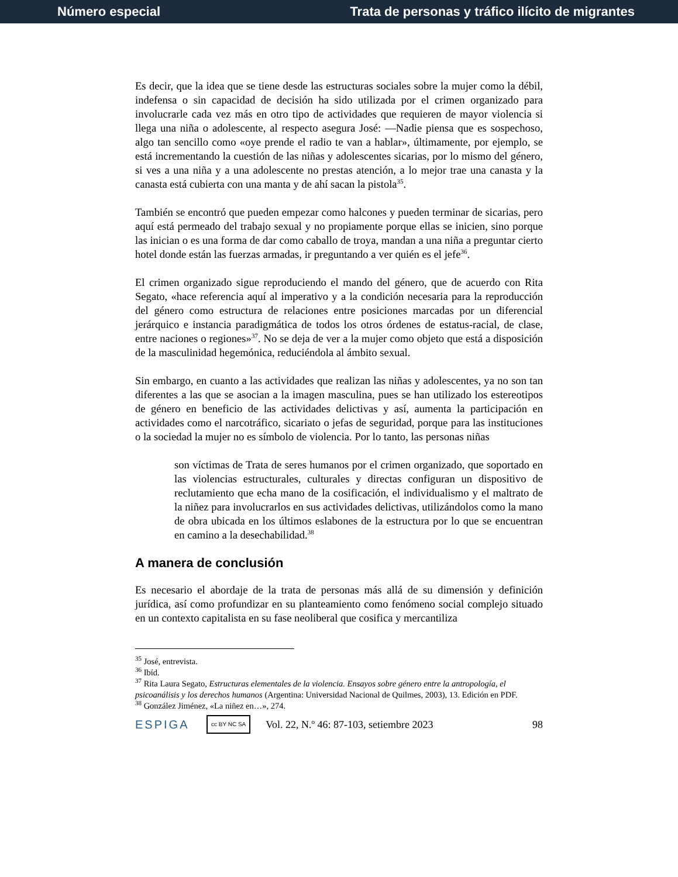Número especial Trata de personas y tráfico ilícito de migrantes
Es decir, que la idea que se tiene desde las estructuras sociales sobre la mujer como la débil, indefensa o sin capacidad de decisión ha sido utilizada por el crimen organizado para involucrarle cada vez más en otro tipo de actividades que requieren de mayor violencia si llega una niña o adolescente, al respecto asegura José: —Nadie piensa que es sospechoso, algo tan sencillo como «oye prende el radio te van a hablar», últimamente, por ejemplo, se está incrementando la cuestión de las niñas y adolescentes sicarias, por lo mismo del género, si ves a una niña y a una adolescente no prestas atención, a lo mejor trae una canasta y la canasta está cubierta con una manta y de ahí sacan la pistola<sup>35</sup>.
También se encontró que pueden empezar como halcones y pueden terminar de sicarias, pero aquí está permeado del trabajo sexual y no propiamente porque ellas se inicien, sino porque las inician o es una forma de dar como caballo de troya, mandan a una niña a preguntar cierto hotel donde están las fuerzas armadas, ir preguntando a ver quién es el jefe<sup>36</sup>.
El crimen organizado sigue reproduciendo el mando del género, que de acuerdo con Rita Segato, «hace referencia aquí al imperativo y a la condición necesaria para la reproducción del género como estructura de relaciones entre posiciones marcadas por un diferencial jerárquico e instancia paradigmática de todos los otros órdenes de estatus-racial, de clase, entre naciones o regiones»<sup>37</sup>. No se deja de ver a la mujer como objeto que está a disposición de la masculinidad hegemónica, reduciéndola al ámbito sexual.
Sin embargo, en cuanto a las actividades que realizan las niñas y adolescentes, ya no son tan diferentes a las que se asocian a la imagen masculina, pues se han utilizado los estereotipos de género en beneficio de las actividades delictivas y así, aumenta la participación en actividades como el narcotráfico, sicariato o jefas de seguridad, porque para las instituciones o la sociedad la mujer no es símbolo de violencia. Por lo tanto, las personas niñas
son víctimas de Trata de seres humanos por el crimen organizado, que soportado en las violencias estructurales, culturales y directas configuran un dispositivo de reclutamiento que echa mano de la cosificación, el individualismo y el maltrato de la niñez para involucrarlos en sus actividades delictivas, utilizándolos como la mano de obra ubicada en los últimos eslabones de la estructura por lo que se encuentran en camino a la desechabilidad.<sup>38</sup>
A manera de conclusión
Es necesario el abordaje de la trata de personas más allá de su dimensión y definición jurídica, así como profundizar en su planteamiento como fenómeno social complejo situado en un contexto capitalista en su fase neoliberal que cosifica y mercantiliza
<sup>35</sup> José, entrevista.
<sup>36</sup> Ibíd.
<sup>37</sup> Rita Laura Segato, Estructuras elementales de la violencia. Ensayos sobre género entre la antropología, el psicoanálisis y los derechos humanos (Argentina: Universidad Nacional de Quilmes, 2003), 13. Edición en PDF.
<sup>38</sup> González Jiménez, «La niñez en…», 274.
ESPIGA cc BY NC SA Vol. 22, N.º 46: 87-103, setiembre 2023 98